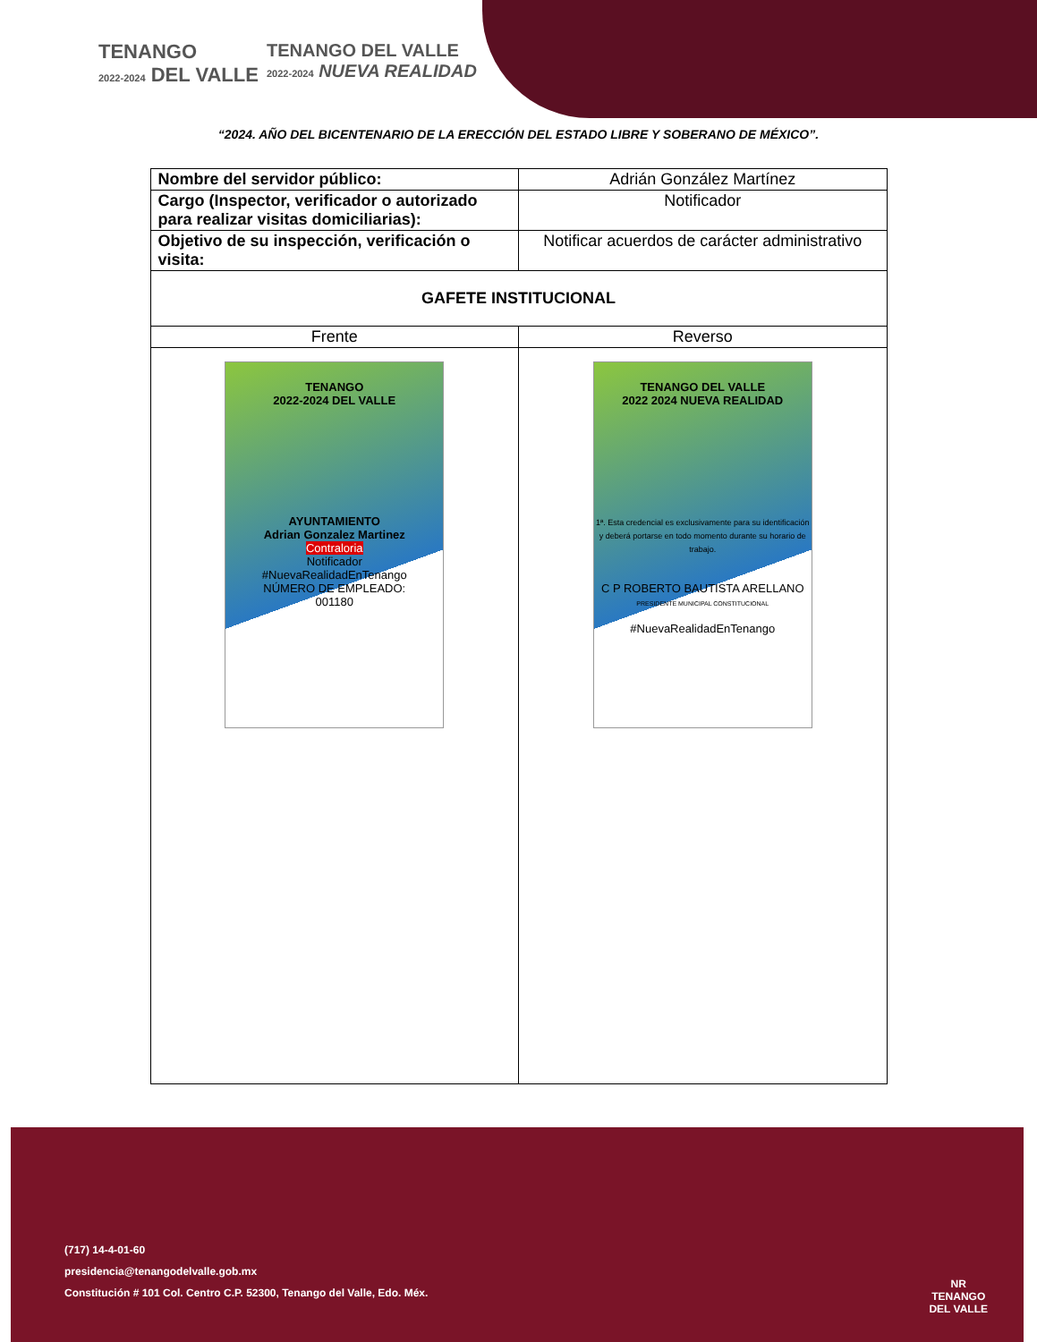TENANGO
2022-2024 DEL VALLE
TENANGO DEL VALLE
2022-2024 NUEVA REALIDAD
“2024. AÑO DEL BICENTENARIO DE LA ERECCIÓN DEL ESTADO LIBRE Y SOBERANO DE MÉXICO”.
| Nombre del servidor público: | Adrián González Martínez |
| Cargo (Inspector, verificador o autorizado para realizar visitas domiciliarias): | Notificador |
| Objetivo de su inspección, verificación o visita: | Notificar acuerdos de carácter administrativo |
| GAFETE INSTITUCIONAL | |
| Frente | Reverso |
| TENANGO 2022-2024 DEL VALLE AYUNTAMIENTO Adrian Gonzalez Martinez Contraloria Notificador #NuevaRealidadEnTenango NÚMERO DE EMPLEADO: 001180 | TENANGO DEL VALLE 2022 2024 NUEVA REALIDAD 1ª. Esta credencial es exclusivamente para su identificación y deberá portarse en todo momento durante su horario de trabajo. C P ROBERTO BAUTISTA ARELLANO PRESIDENTE MUNICIPAL CONSTITUCIONAL #NuevaRealidadEnTenango |
(717) 14-4-01-60
presidencia@tenangodelvalle.gob.mx
Constitución # 101 Col. Centro C.P. 52300, Tenango del Valle, Edo. Méx.
NR
TENANGO
DEL VALLE